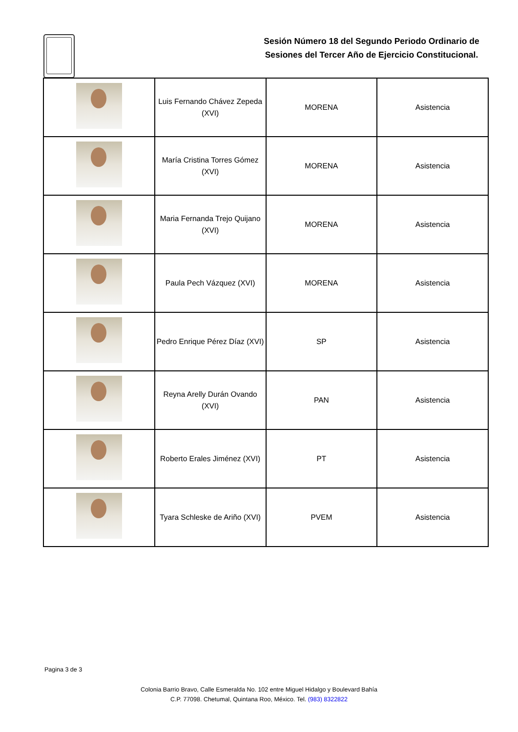Sesión Número 18 del Segundo Periodo Ordinario de Sesiones del Tercer Año de Ejercicio Constitucional.
| | Luis Fernando Chávez Zepeda (XVI) | MORENA | Asistencia |
| | María Cristina Torres Gómez (XVI) | MORENA | Asistencia |
| | Maria Fernanda Trejo Quijano (XVI) | MORENA | Asistencia |
| | Paula Pech Vázquez (XVI) | MORENA | Asistencia |
| | Pedro Enrique Pérez Díaz (XVI) | SP | Asistencia |
| | Reyna Arelly Durán Ovando (XVI) | PAN | Asistencia |
| | Roberto Erales Jiménez (XVI) | PT | Asistencia |
| | Tyara Schleske de Ariño (XVI) | PVEM | Asistencia |
Pagina 3 de 3
Colonia Barrio Bravo, Calle Esmeralda No. 102 entre Miguel Hidalgo y Boulevard Bahía
C.P. 77098. Chetumal, Quintana Roo, México. Tel. (983) 8322822